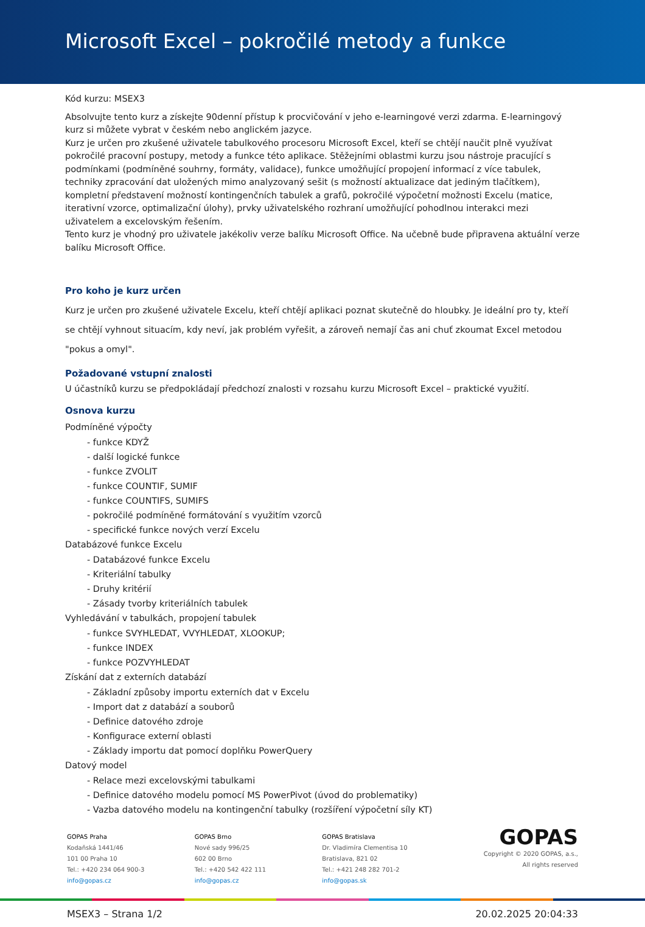Microsoft Excel – pokročilé metody a funkce
Kód kurzu: MSEX3
Absolvujte tento kurz a získejte 90denní přístup k procvičování v jeho e-learningové verzi zdarma. E-learningový kurz si můžete vybrat v českém nebo anglickém jazyce.
Kurz je určen pro zkušené uživatele tabulkového procesoru Microsoft Excel, kteří se chtějí naučit plně využívat pokročilé pracovní postupy, metody a funkce této aplikace. Stěžejními oblastmi kurzu jsou nástroje pracující s podmínkami (podmíněné souhrny, formáty, validace), funkce umožňující propojení informací z více tabulek, techniky zpracování dat uložených mimo analyzovaný sešit (s možností aktualizace dat jediným tlačítkem), kompletní představení možností kontingenčních tabulek a grafů, pokročilé výpočetní možnosti Excelu (matice, iterativní vzorce, optimalizační úlohy), prvky uživatelského rozhraní umožňující pohodlnou interakci mezi uživatelem a excelovským řešením.
Tento kurz je vhodný pro uživatele jakékoliv verze balíku Microsoft Office. Na učebně bude připravena aktuální verze balíku Microsoft Office.
Pro koho je kurz určen
Kurz je určen pro zkušené uživatele Excelu, kteří chtějí aplikaci poznat skutečně do hloubky. Je ideální pro ty, kteří se chtějí vyhnout situacím, kdy neví, jak problém vyřešit, a zároveň nemají čas ani chuť zkoumat Excel metodou "pokus a omyl".
Požadované vstupní znalosti
U účastníků kurzu se předpokládají předchozí znalosti v rozsahu kurzu Microsoft Excel – praktické využití.
Osnova kurzu
Podmíněné výpočty
- funkce KDYŽ
- další logické funkce
- funkce ZVOLIT
- funkce COUNTIF, SUMIF
- funkce COUNTIFS, SUMIFS
- pokročilé podmíněné formátování s využitím vzorců
- specifické funkce nových verzí Excelu
Databázové funkce Excelu
- Databázové funkce Excelu
- Kriteriální tabulky
- Druhy kritérií
- Zásady tvorby kriteriálních tabulek
Vyhledávání v tabulkách, propojení tabulek
- funkce SVYHLEDAT, VVYHLEDAT, XLOOKUP;
- funkce INDEX
- funkce POZVYHLEDAT
Získání dat z externích databází
- Základní způsoby importu externích dat v Excelu
- Import dat z databází a souborů
- Definice datového zdroje
- Konfigurace externí oblasti
- Základy importu dat pomocí doplňku PowerQuery
Datový model
- Relace mezi excelovskými tabulkami
- Definice datového modelu pomocí MS PowerPivot (úvod do problematiky)
- Vazba datového modelu na kontingenční tabulky (rozšíření výpočetní síly KT)
GOPAS Praha
Kodaňská 1441/46
101 00 Praha 10
Tel.: +420 234 064 900-3
info@gopas.cz
GOPAS Brno
Nové sady 996/25
602 00 Brno
Tel.: +420 542 422 111
info@gopas.cz
GOPAS Bratislava
Dr. Vladimíra Clementisa 10
Bratislava, 821 02
Tel.: +421 248 282 701-2
info@gopas.sk
GOPAS
Copyright © 2020 GOPAS, a.s.,
All rights reserved
MSEX3 – Strana 1/2 20.02.2025 20:04:33